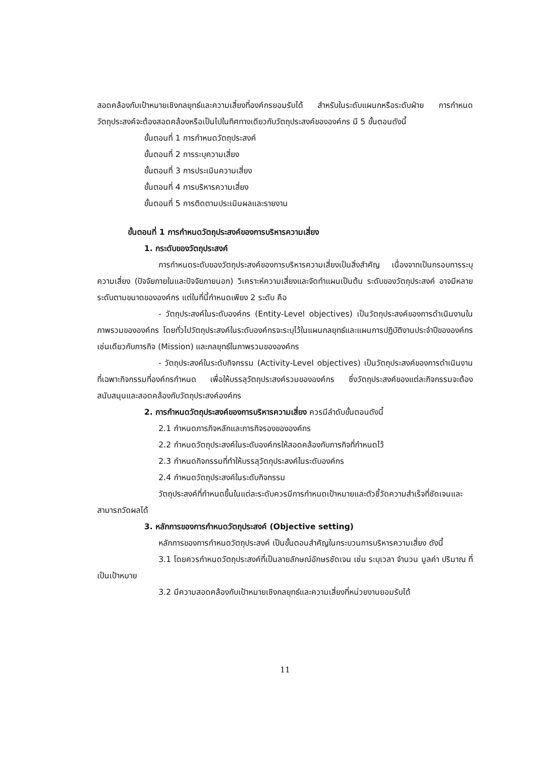สอดคล้องกับเป้าหมายเชิงกลยุทธ์และความเสี่ยงที่องค์กรยอมรับได้ สำหรับในระดับแผนกหรือระดับฝ่าย การกำหนดวัตถุประสงค์จะต้องสอดคล้องหรือเป็นไปในทิศทางเดียวกับวัตถุประสงค์ขององค์กร มี 5 ขั้นตอนดังนี้
ขั้นตอนที่ 1 การกำหนดวัตถุประสงค์
ขั้นตอนที่ 2 การระบุความเสี่ยง
ขั้นตอนที่ 3 การประเมินความเสี่ยง
ขั้นตอนที่ 4 การบริหารความเสี่ยง
ขั้นตอนที่ 5 การติดตามประเมินผลและรายงาน
ขั้นตอนที่ 1 การกำหนดวัตถุประสงค์ของการบริหารความเสี่ยง
1. กระดับของวัตถุประสงค์
การกำหนดระดับของวัตถุประสงค์ของการบริหารความเสี่ยงเป็นสิ่งสำคัญ เนื่องจากเป็นกรอบการระบุความเสี่ยง (ปัจจัยภายในและปัจจัยภายนอก) วิเคราะห์ความเสี่ยงและจัดทำแผนเป็นต้น ระดับของวัตถุประสงค์ อาจมีหลายระดับตามขนาดขององค์กร แต่ในที่นี้กำหนดเพียง 2 ระดับ คือ
- วัตถุประสงค์ในระดับองค์กร (Entity-Level objectives) เป็นวัตถุประสงค์ของการดำเนินงานในภาพรวมขององค์กร โดยทั่วไปวัตถุประสงค์ในระดับองค์กรจะระบุไว้ในแผนกลยุทธ์และแผนการปฏิบัติงานประจำปีขององค์กร เช่นเดียวกับภารกิจ (Mission) และกลยุทธ์ในภาพรวมขององค์กร
- วัตถุประสงค์ในระดับกิจกรรม (Activity-Level objectives) เป็นวัตถุประสงค์ของการดำเนินงานที่เฉพาะกิจกรรมที่องค์กรกำหนด เพื่อให้บรรลุวัตถุประสงค์รวมขององค์กร ซึ่งวัตถุประสงค์ของแต่ละกิจกรรมจะต้องสนับสนุนและสอดคล้องกับวัตถุประสงค์องค์กร
2. การกำหนดวัตถุประสงค์ของการบริหารความเสี่ยง ควรมีลำดับขั้นตอนดังนี้
2.1 กำหนดภารกิจหลักและภารกิจรองขององค์กร
2.2 กำหนดวัตถุประสงค์ในระดับองค์กรให้สอดคล้องกับภารกิจที่กำหนดไว้
2.3 กำหนดกิจกรรมที่ทำให้บรรลุวัตถุประสงค์ในระดับองค์กร
2.4 กำหนดวัตถุประสงค์ในระดับกิจกรรม
วัตถุประสงค์ที่กำหนดขึ้นในแต่ละระดับควรมีการกำหนดเป้าหมายและตัวชี้วัดความสำเร็จที่ชัดเจนและสามารถวัดผลได้
3. หลักการของการกำหนดวัตถุประสงค์ (Objective setting)
หลักการของการกำหนดวัตถุประสงค์ เป็นขั้นตอนสำคัญในกระบวนการบริหารความเสี่ยง ดังนี้
3.1 โดยควรกำหนดวัตถุประสงค์ที่เป็นลายลักษณ์อักษรชัดเจน เช่น ระบุเวลา จำนวน มูลค่า ปริมาณ ที่เป็นเป้าหมาย
3.2 มีความสอดคล้องกับเป้าหมายเชิงกลยุทธ์และความเสี่ยงที่หน่วยงานยอมรับได้
11